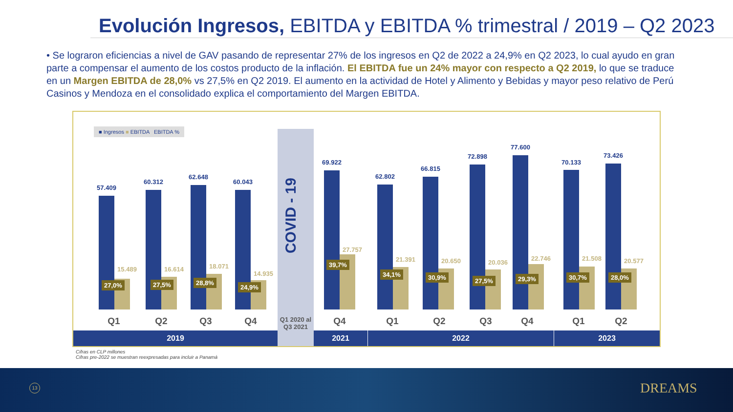Evolución Ingresos, EBITDA y EBITDA % trimestral / 2019 – Q2 2023
• Se lograron eficiencias a nivel de GAV pasando de representar 27% de los ingresos en Q2 de 2022 a 24,9% en Q2 2023, lo cual ayudo en gran parte a compensar el aumento de los costos producto de la inflación. El EBITDA fue un 24% mayor con respecto a Q2 2019, lo que se traduce en un Margen EBITDA de 28,0% vs 27,5% en Q2 2019. El aumento en la actividad de Hotel y Alimento y Bebidas y mayor peso relativo de Perú Casinos y Mendoza en el consolidado explica el comportamiento del Margen EBITDA.
■ Ingresos ■ EBITDA EBITDA %
COVID - 19
Q1 2020 al Q3 2021
57.409
15.489
27,0%
60.312
16.614
27,5%
62.648
18.071
28,8%
60.043
14.935
24,9%
69.922
27.757
39,7%
62.802
21.391
34,1%
66.815
20.650
30,9%
72.898
20.036
27,5%
77.600
22.746
29,3%
70.133
21.508
30,7%
73.426
20.577
28,0%
Q1 Q2 Q3 Q4 Q4 Q1 Q2 Q3 Q4 Q1 Q2
2019 2021 2022 2023
Cifras en CLP millones
Cifras pre-2022 se muestran reexpresadas para incluir a Panamá
13 DREAMS